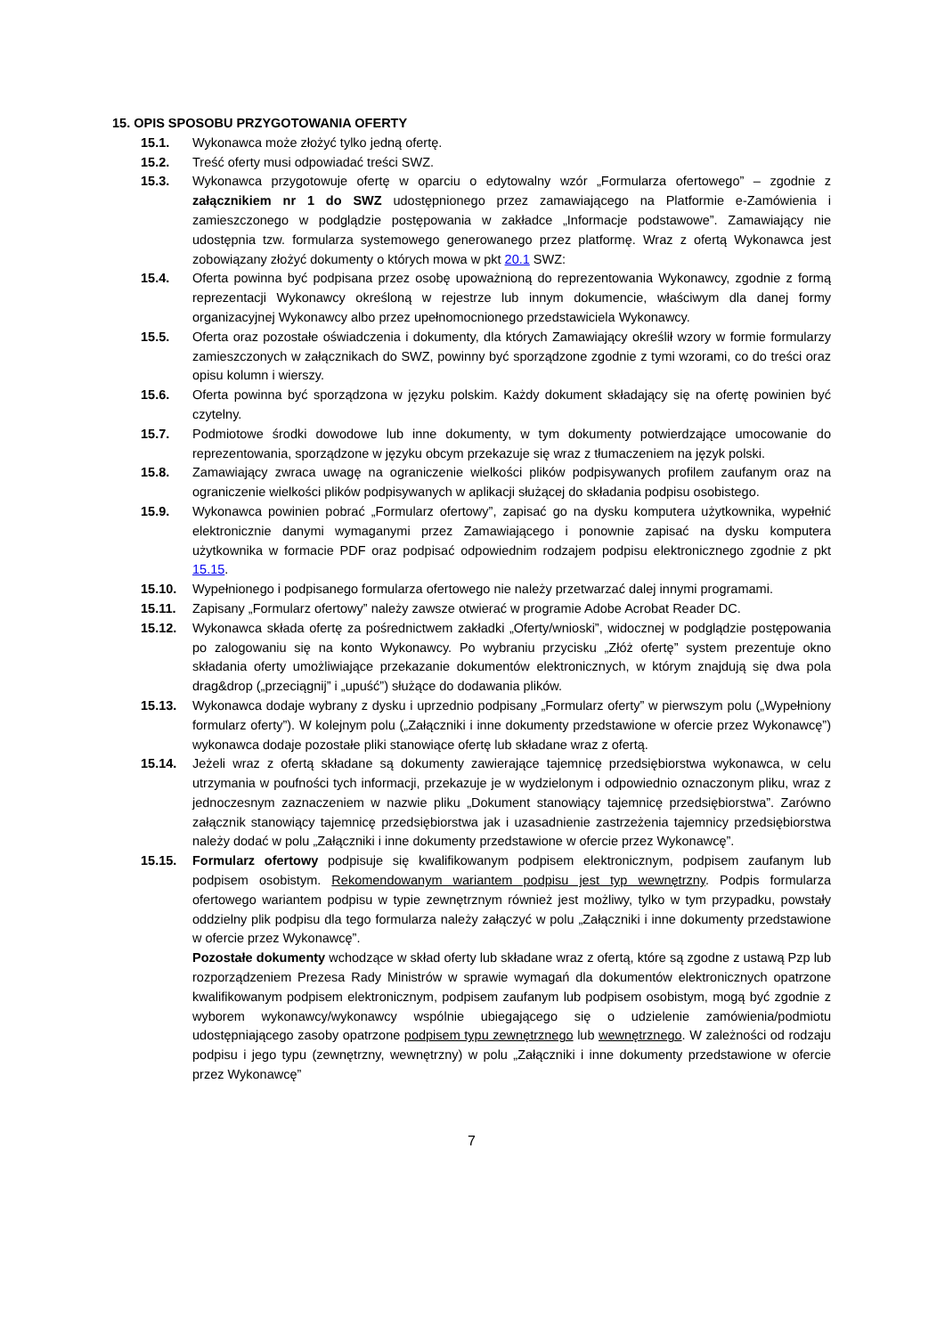15. OPIS SPOSOBU PRZYGOTOWANIA OFERTY
15.1. Wykonawca może złożyć tylko jedną ofertę.
15.2. Treść oferty musi odpowiadać treści SWZ.
15.3. Wykonawca przygotowuje ofertę w oparciu o edytowalny wzór „Formularza ofertowego” – zgodnie z załącznikiem nr 1 do SWZ udostępnionego przez zamawiającego na Platformie e-Zamówienia i zamieszczonego w podglądzie postępowania w zakładce „Informacje podstawowe”. Zamawiający nie udostępnia tzw. formularza systemowego generowanego przez platformę. Wraz z ofertą Wykonawca jest zobowiązany złożyć dokumenty o których mowa w pkt 20.1 SWZ:
15.4. Oferta powinna być podpisana przez osobę upoważnioną do reprezentowania Wykonawcy, zgodnie z formą reprezentacji Wykonawcy określoną w rejestrze lub innym dokumencie, właściwym dla danej formy organizacyjnej Wykonawcy albo przez upełnomocnionego przedstawiciela Wykonawcy.
15.5. Oferta oraz pozostałe oświadczenia i dokumenty, dla których Zamawiający określił wzory w formie formularzy zamieszczonych w załącznikach do SWZ, powinny być sporządzone zgodnie z tymi wzorami, co do treści oraz opisu kolumn i wierszy.
15.6. Oferta powinna być sporządzona w języku polskim. Każdy dokument składający się na ofertę powinien być czytelny.
15.7. Podmiotowe środki dowodowe lub inne dokumenty, w tym dokumenty potwierdzające umocowanie do reprezentowania, sporządzone w języku obcym przekazuje się wraz z tłumaczeniem na język polski.
15.8. Zamawiający zwraca uwagę na ograniczenie wielkości plików podpisywanych profilem zaufanym oraz na ograniczenie wielkości plików podpisywanych w aplikacji służącej do składania podpisu osobistego.
15.9. Wykonawca powinien pobrać „Formularz ofertowy”, zapisać go na dysku komputera użytkownika, wypełnić elektronicznie danymi wymaganymi przez Zamawiającego i ponownie zapisać na dysku komputera użytkownika w formacie PDF oraz podpisać odpowiednim rodzajem podpisu elektronicznego zgodnie z pkt 15.15.
15.10. Wypełnionego i podpisanego formularza ofertowego nie należy przetwarzać dalej innymi programami.
15.11. Zapisany „Formularz ofertowy” należy zawsze otwierać w programie Adobe Acrobat Reader DC.
15.12. Wykonawca składa ofertę za pośrednictwem zakładki „Oferty/wnioski”, widocznej w podglądzie postępowania po zalogowaniu się na konto Wykonawcy. Po wybraniu przycisku „Złóż ofertę” system prezentuje okno składania oferty umożliwiające przekazanie dokumentów elektronicznych, w którym znajdują się dwa pola drag&drop („przeciągnij” i „upuść”) służące do dodawania plików.
15.13. Wykonawca dodaje wybrany z dysku i uprzednio podpisany „Formularz oferty” w pierwszym polu („Wypełniony formularz oferty”). W kolejnym polu („Załączniki i inne dokumenty przedstawione w ofercie przez Wykonawcę”) wykonawca dodaje pozostałe pliki stanowiące ofertę lub składane wraz z ofertą.
15.14. Jeżeli wraz z ofertą składane są dokumenty zawierające tajemnicę przedsiębiorstwa wykonawca, w celu utrzymania w poufności tych informacji, przekazuje je w wydzielonym i odpowiednio oznaczonym pliku, wraz z jednoczesnym zaznaczeniem w nazwie pliku „Dokument stanowiący tajemnicę przedsiębiorstwa”. Zarówno załącznik stanowiący tajemnicę przedsiębiorstwa jak i uzasadnienie zastrzeżenia tajemnicy przedsiębiorstwa należy dodać w polu „Załączniki i inne dokumenty przedstawione w ofercie przez Wykonawcę”.
15.15. Formularz ofertowy podpisuje się kwalifikowanym podpisem elektronicznym, podpisem zaufanym lub podpisem osobistym. Rekomendowanym wariantem podpisu jest typ wewnętrzny. Podpis formularza ofertowego wariantem podpisu w typie zewnętrznym również jest możliwy, tylko w tym przypadku, powstały oddzielny plik podpisu dla tego formularza należy załączyć w polu „Załączniki i inne dokumenty przedstawione w ofercie przez Wykonawcę”.
Pozostałe dokumenty wchodzące w skład oferty lub składane wraz z ofertą, które są zgodne z ustawą Pzp lub rozporządzeniem Prezesa Rady Ministrów w sprawie wymagań dla dokumentów elektronicznych opatrzone kwalifikowanym podpisem elektronicznym, podpisem zaufanym lub podpisem osobistym, mogą być zgodnie z wyborem wykonawcy/wykonawcy wspólnie ubiegającego się o udzielenie zamówienia/podmiotu udostępniającego zasoby opatrzone podpisem typu zewnętrznego lub wewnętrznego. W zależności od rodzaju podpisu i jego typu (zewnętrzny, wewnętrzny) w polu „Załączniki i inne dokumenty przedstawione w ofercie przez Wykonawcę”
7